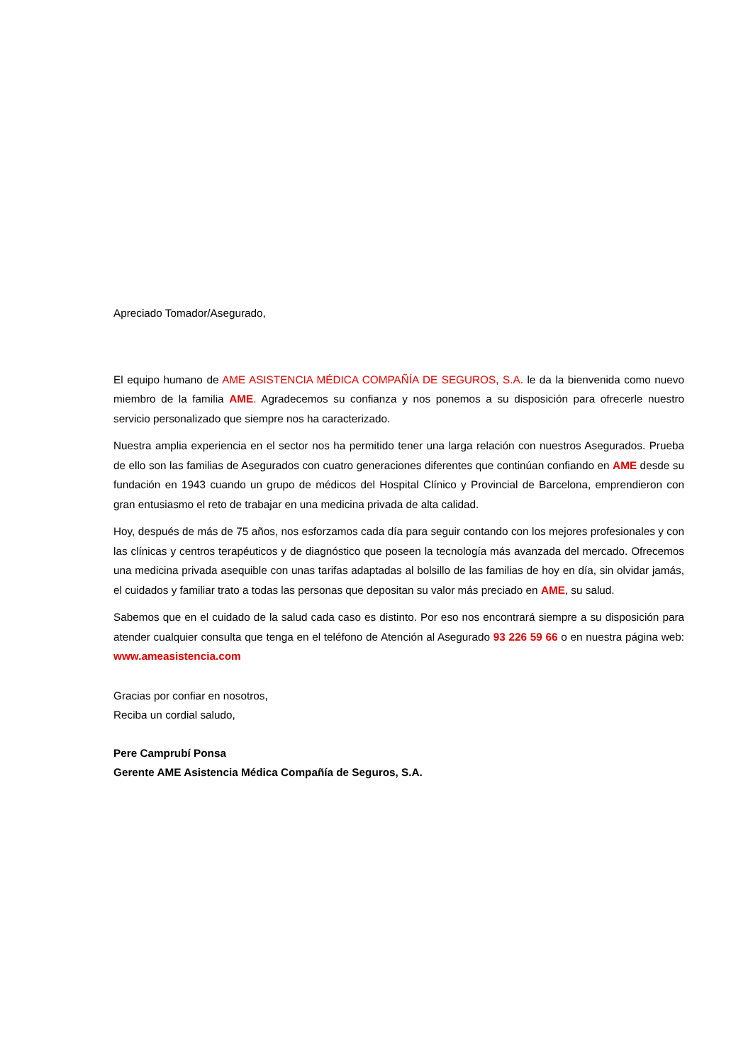Apreciado Tomador/Asegurado,
El equipo humano de AME ASISTENCIA MÉDICA COMPAÑÍA DE SEGUROS, S.A. le da la bienvenida como nuevo miembro de la familia AME. Agradecemos su confianza y nos ponemos a su disposición para ofrecerle nuestro servicio personalizado que siempre nos ha caracterizado.
Nuestra amplia experiencia en el sector nos ha permitido tener una larga relación con nuestros Asegurados. Prueba de ello son las familias de Asegurados con cuatro generaciones diferentes que continúan confiando en AME desde su fundación en 1943 cuando un grupo de médicos del Hospital Clínico y Provincial de Barcelona, emprendieron con gran entusiasmo el reto de trabajar en una medicina privada de alta calidad.
Hoy, después de más de 75 años, nos esforzamos cada día para seguir contando con los mejores profesionales y con las clínicas y centros terapéuticos y de diagnóstico que poseen la tecnología más avanzada del mercado. Ofrecemos una medicina privada asequible con unas tarifas adaptadas al bolsillo de las familias de hoy en día, sin olvidar jamás, el cuidados y familiar trato a todas las personas que depositan su valor más preciado en AME, su salud.
Sabemos que en el cuidado de la salud cada caso es distinto. Por eso nos encontrará siempre a su disposición para atender cualquier consulta que tenga en el teléfono de Atención al Asegurado 93 226 59 66 o en nuestra página web: www.ameasistencia.com
Gracias por confiar en nosotros,
Reciba un cordial saludo,
Pere Camprubí Ponsa
Gerente AME Asistencia Médica Compañía de Seguros, S.A.